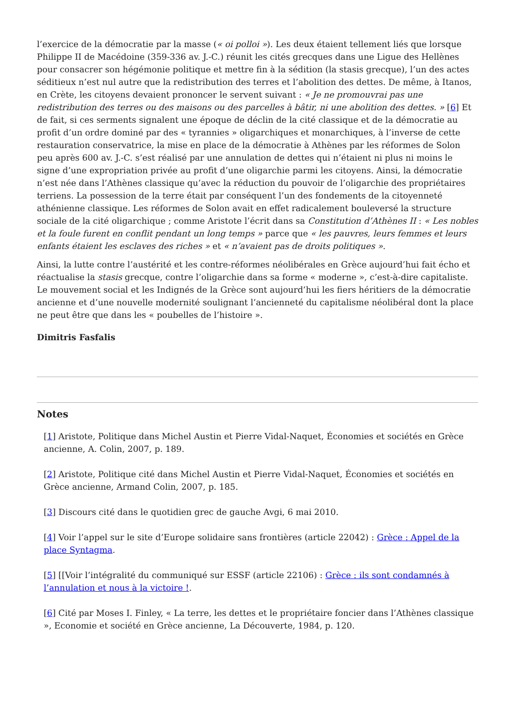l’exercice de la démocratie par la masse (« oi polloi »). Les deux étaient tellement liés que lorsque Philippe II de Macédoine (359-336 av. J.-C.) réunit les cités grecques dans une Ligue des Hellènes pour consacrer son hégémonie politique et mettre fin à la sédition (la stasis grecque), l’un des actes séditieux n’est nul autre que la redistribution des terres et l’abolition des dettes. De même, à Itanos, en Crète, les citoyens devaient prononcer le servent suivant : « Je ne promouvrai pas une redistribution des terres ou des maisons ou des parcelles à bâtir, ni une abolition des dettes. » [6] Et de fait, si ces serments signalent une époque de déclin de la cité classique et de la démocratie au profit d’un ordre dominé par des « tyrannies » oligarchiques et monarchiques, à l’inverse de cette restauration conservatrice, la mise en place de la démocratie à Athènes par les réformes de Solon peu après 600 av. J.-C. s’est réalisé par une annulation de dettes qui n’étaient ni plus ni moins le signe d’une expropriation privée au profit d’une oligarchie parmi les citoyens. Ainsi, la démocratie n’est née dans l’Athènes classique qu’avec la réduction du pouvoir de l’oligarchie des propriétaires terriens. La possession de la terre était par conséquent l’un des fondements de la citoyenneté athénienne classique. Les réformes de Solon avait en effet radicalement bouleversé la structure sociale de la cité oligarchique ; comme Aristote l’écrit dans sa Constitution d’Athènes II : « Les nobles et la foule furent en conflit pendant un long temps » parce que « les pauvres, leurs femmes et leurs enfants étaient les esclaves des riches » et « n’avaient pas de droits politiques ».
Ainsi, la lutte contre l’austérité et les contre-réformes néolibérales en Grèce aujourd’hui fait écho et réactualise la stasis grecque, contre l’oligarchie dans sa forme « moderne », c’est-à-dire capitaliste. Le mouvement social et les Indignés de la Grèce sont aujourd’hui les fiers héritiers de la démocratie ancienne et d’une nouvelle modernité soulignant l’ancienneté du capitalisme néolibéral dont la place ne peut être que dans les « poubelles de l’histoire ».
Dimitris Fasfalis
Notes
[1] Aristote, Politique dans Michel Austin et Pierre Vidal-Naquet, Économies et sociétés en Grèce ancienne, A. Colin, 2007, p. 189.
[2] Aristote, Politique cité dans Michel Austin et Pierre Vidal-Naquet, Économies et sociétés en Grèce ancienne, Armand Colin, 2007, p. 185.
[3] Discours cité dans le quotidien grec de gauche Avgi, 6 mai 2010.
[4] Voir l’appel sur le site d’Europe solidaire sans frontières (article 22042) : Grèce : Appel de la place Syntagma.
[5] [[Voir l’intégralité du communiqué sur ESSF (article 22106) : Grèce : ils sont condamnés à l’annulation et nous à la victoire !.
[6] Cité par Moses I. Finley, « La terre, les dettes et le propriétaire foncier dans l’Athènes classique », Economie et société en Grèce ancienne, La Découverte, 1984, p. 120.